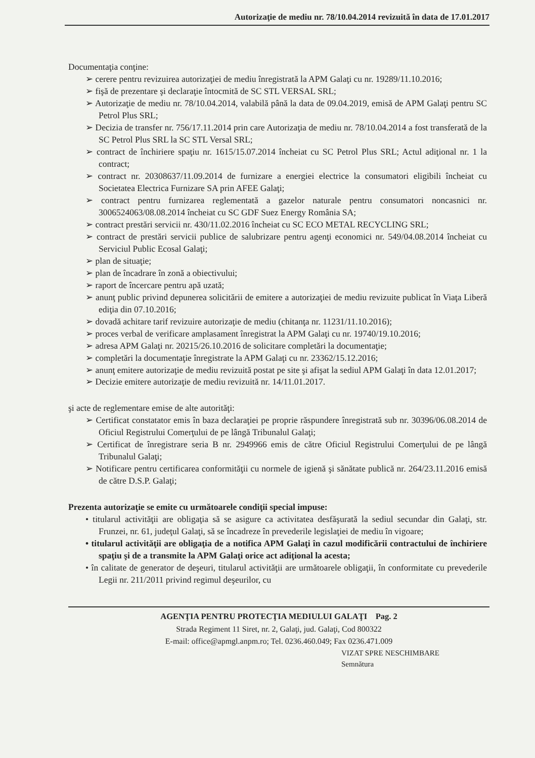Autorizaţie de mediu nr. 78/10.04.2014 revizuită în data de 17.01.2017
Documentaţia conţine:
➢ cerere pentru revizuirea autorizaţiei de mediu înregistrată la APM Galaţi cu nr. 19289/11.10.2016;
➢ fişă de prezentare şi declaraţie întocmită de SC STL VERSAL SRL;
➢ Autorizaţie de mediu nr. 78/10.04.2014, valabilă până la data de 09.04.2019, emisă de APM Galaţi pentru SC Petrol Plus SRL;
➢ Decizia de transfer nr. 756/17.11.2014 prin care Autorizaţia de mediu nr. 78/10.04.2014 a fost transferată de la SC Petrol Plus SRL la SC STL Versal SRL;
➢ contract de închiriere spaţiu nr. 1615/15.07.2014 încheiat cu SC Petrol Plus SRL; Actul adiţional nr. 1 la contract;
➢ contract nr. 20308637/11.09.2014 de furnizare a energiei electrice la consumatori eligibili încheiat cu Societatea Electrica Furnizare SA prin AFEE Galaţi;
➢ contract pentru furnizarea reglementată a gazelor naturale pentru consumatori noncasnici nr. 3006524063/08.08.2014 încheiat cu SC GDF Suez Energy România SA;
➢ contract prestări servicii nr. 430/11.02.2016 încheiat cu SC ECO METAL RECYCLING SRL;
➢ contract de prestări servicii publice de salubrizare pentru agenţi economici nr. 549/04.08.2014 încheiat cu Serviciul Public Ecosal Galaţi;
➢ plan de situaţie;
➢ plan de încadrare în zonă a obiectivului;
➢ raport de încercare pentru apă uzată;
➢ anunţ public privind depunerea solicitării de emitere a autorizaţiei de mediu revizuite publicat în Viaţa Liberă ediţia din 07.10.2016;
➢ dovadă achitare tarif revizuire autorizaţie de mediu (chitanţa nr. 11231/11.10.2016);
➢ proces verbal de verificare amplasament înregistrat la APM Galaţi cu nr. 19740/19.10.2016;
➢ adresa APM Galaţi nr. 20215/26.10.2016 de solicitare completări la documentaţie;
➢ completări la documentaţie înregistrate la APM Galaţi cu nr. 23362/15.12.2016;
➢ anunţ emitere autorizaţie de mediu revizuită postat pe site şi afişat la sediul APM Galaţi în data 12.01.2017;
➢ Decizie emitere autorizaţie de mediu revizuită nr. 14/11.01.2017.
şi acte de reglementare emise de alte autorităţi:
➢ Certificat constatator emis în baza declaraţiei pe proprie răspundere înregistrată sub nr. 30396/06.08.2014 de Oficiul Registrului Comerţului de pe lângă Tribunalul Galaţi;
➢ Certificat de înregistrare seria B nr. 2949966 emis de către Oficiul Registrului Comerţului de pe lângă Tribunalul Galaţi;
➢ Notificare pentru certificarea conformităţii cu normele de igienă şi sănătate publică nr. 264/23.11.2016 emisă de către D.S.P. Galaţi;
Prezenta autorizaţie se emite cu următoarele condiţii special impuse:
• titularul activităţii are obligaţia să se asigure ca activitatea desfăşurată la sediul secundar din Galaţi, str. Frunzei, nr. 61, judeţul Galaţi, să se încadreze în prevederile legislaţiei de mediu în vigoare;
• titularul activităţii are obligaţia de a notifica APM Galaţi în cazul modificării contractului de închiriere spaţiu şi de a transmite la APM Galaţi orice act adiţional la acesta;
• în calitate de generator de deşeuri, titularul activităţii are următoarele obligaţii, în conformitate cu prevederile Legii nr. 211/2011 privind regimul deşeurilor, cu
AGENŢIA PENTRU PROTECŢIA MEDIULUI GALAŢI Pag. 2
Strada Regiment 11 Siret, nr. 2, Galaţi, jud. Galaţi, Cod 800322
E-mail: office@apmgl.anpm.ro; Tel. 0236.460.049; Fax 0236.471.009
VIZAT SPRE NESCHIMBARE
Semnătura